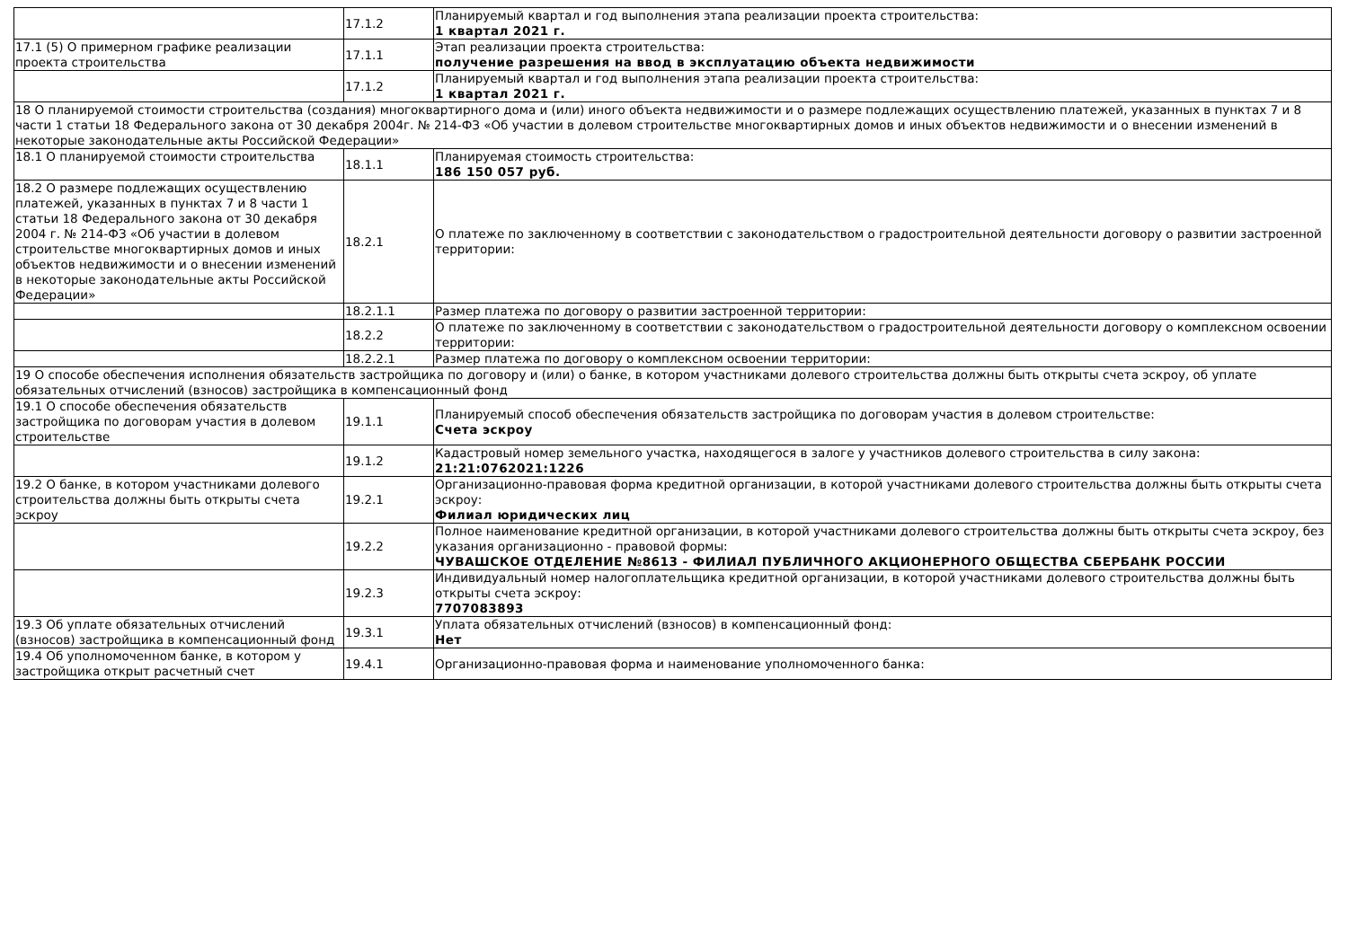| | 17.1.2 | Планируемый квартал и год выполнения этапа реализации проекта строительства: 1 квартал 2021 г. |
| 17.1 (5) О примерном графике реализации проекта строительства | 17.1.1 | Этап реализации проекта строительства: получение разрешения на ввод в эксплуатацию объекта недвижимости |
| | 17.1.2 | Планируемый квартал и год выполнения этапа реализации проекта строительства: 1 квартал 2021 г. |
| 18 О планируемой стоимости строительства (создания) многоквартирного дома и (или) иного объекта недвижимости и о размере подлежащих осуществлению платежей, указанных в пунктах 7 и 8 части 1 статьи 18 Федерального закона от 30 декабря 2004г. № 214-ФЗ «Об участии в долевом строительстве многоквартирных домов и иных объектов недвижимости и о внесении изменений в некоторые законодательные акты Российской Федерации» | | |
| 18.1 О планируемой стоимости строительства | 18.1.1 | Планируемая стоимость строительства: 186 150 057 руб. |
| 18.2 О размере подлежащих осуществлению платежей, указанных в пунктах 7 и 8 части 1 статьи 18 Федерального закона от 30 декабря 2004 г. № 214-ФЗ «Об участии в долевом строительстве многоквартирных домов и иных объектов недвижимости и о внесении изменений в некоторые законодательные акты Российской Федерации» | 18.2.1 | О платеже по заключенному в соответствии с законодательством о градостроительной деятельности договору о развитии застроенной территории: |
| | 18.2.1.1 | Размер платежа по договору о развитии застроенной территории: |
| | 18.2.2 | О платеже по заключенному в соответствии с законодательством о градостроительной деятельности договору о комплексном освоении территории: |
| | 18.2.2.1 | Размер платежа по договору о комплексном освоении территории: |
| 19 О способе обеспечения исполнения обязательств застройщика по договору и (или) о банке, в котором участниками долевого строительства должны быть открыты счета эскроу, об уплате обязательных отчислений (взносов) застройщика в компенсационный фонд | | |
| 19.1 О способе обеспечения обязательств застройщика по договорам участия в долевом строительстве | 19.1.1 | Планируемый способ обеспечения обязательств застройщика по договорам участия в долевом строительстве: Счета эскроу |
| | 19.1.2 | Кадастровый номер земельного участка, находящегося в залоге у участников долевого строительства в силу закона: 21:21:0762021:1226 |
| 19.2 О банке, в котором участниками долевого строительства должны быть открыты счета эскроу | 19.2.1 | Организационно-правовая форма кредитной организации, в которой участниками долевого строительства должны быть открыты счета эскроу: Филиал юридических лиц |
| | 19.2.2 | Полное наименование кредитной организации, в которой участниками долевого строительства должны быть открыты счета эскроу, без указания организационно - правовой формы: ЧУВАШСКОЕ ОТДЕЛЕНИЕ №8613 - ФИЛИАЛ ПУБЛИЧНОГО АКЦИОНЕРНОГО ОБЩЕСТВА СБЕРБАНК РОССИИ |
| | 19.2.3 | Индивидуальный номер налогоплательщика кредитной организации, в которой участниками долевого строительства должны быть открыты счета эскроу: 7707083893 |
| 19.3 Об уплате обязательных отчислений (взносов) застройщика в компенсационный фонд | 19.3.1 | Уплата обязательных отчислений (взносов) в компенсационный фонд: Нет |
| 19.4 Об уполномоченном банке, в котором у застройщика открыт расчетный счет | 19.4.1 | Организационно-правовая форма и наименование уполномоченного банка: |